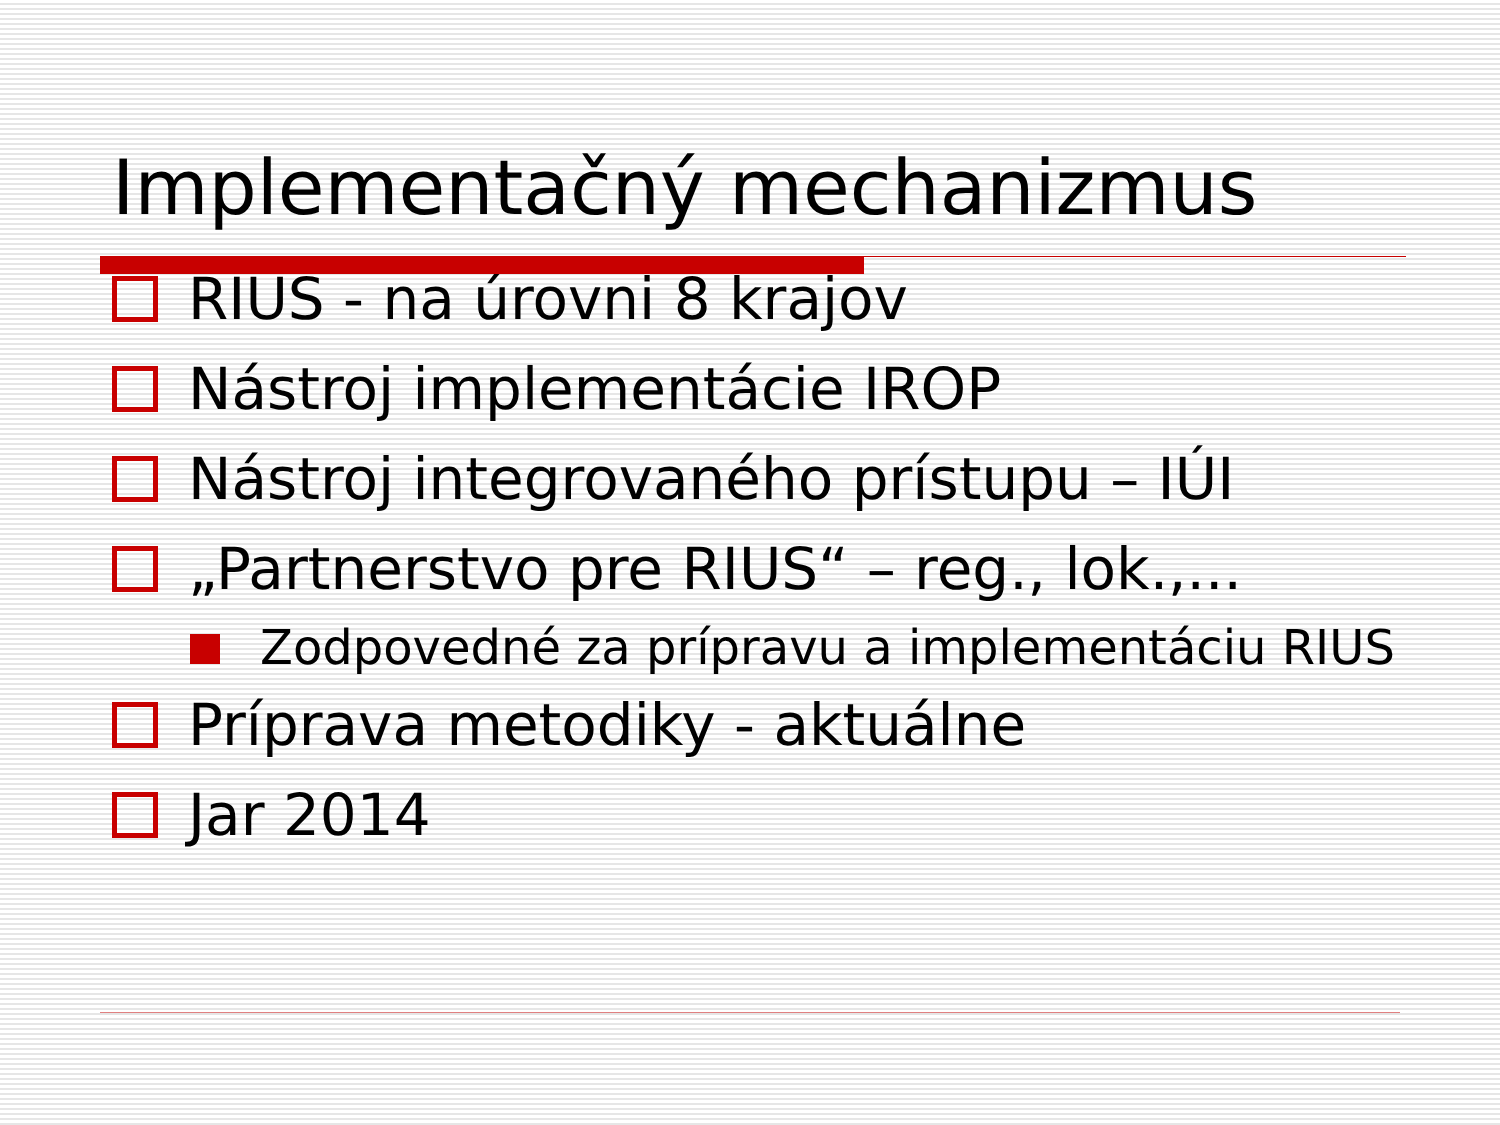Implementačný mechanizmus
RIUS - na úrovni 8 krajov
Nástroj implementácie IROP
Nástroj integrovaného prístupu – IÚI
„Partnerstvo pre RIUS“ – reg., lok.,...
Zodpovedné za prípravu a implementáciu RIUS
Príprava metodiky - aktuálne
Jar 2014